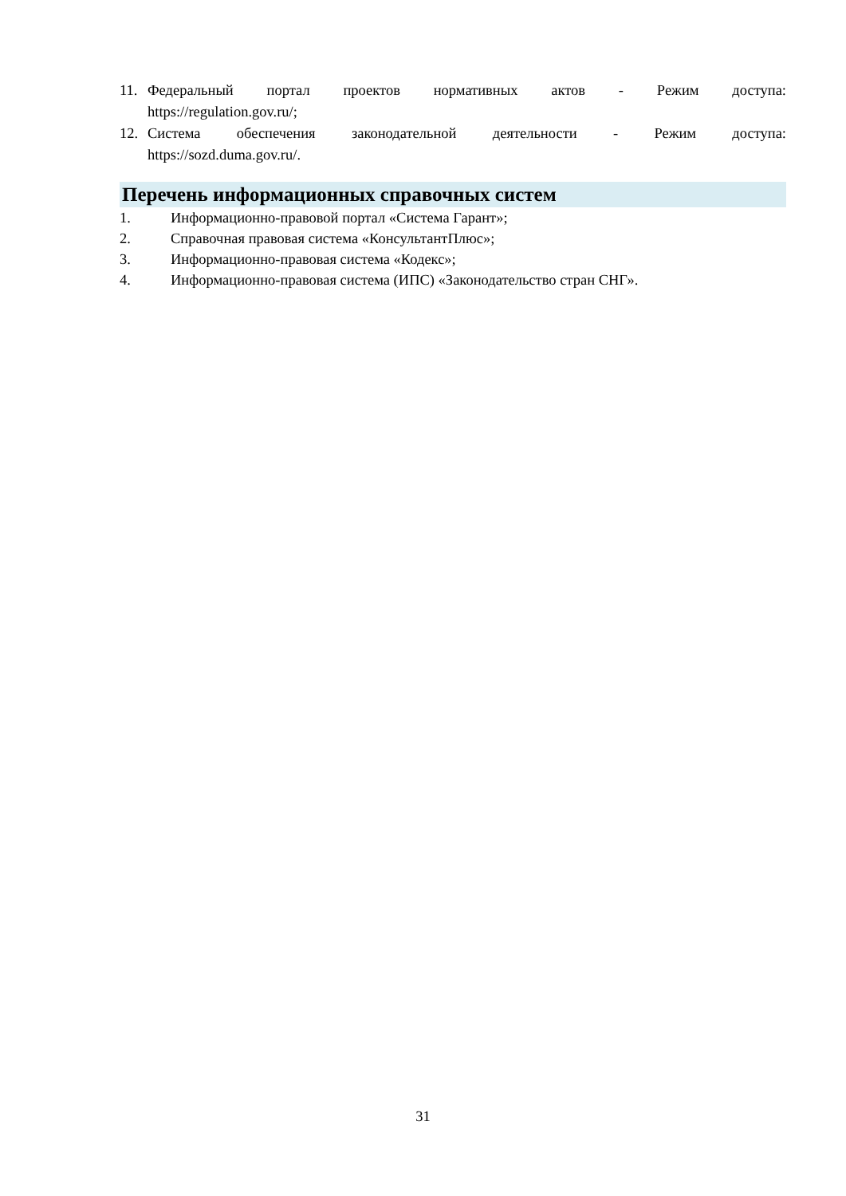11. Федеральный портал проектов нормативных актов - Режим доступа:
https://regulation.gov.ru/;
12. Система обеспечения законодательной деятельности - Режим доступа:
https://sozd.duma.gov.ru/.
Перечень информационных справочных систем
1. Информационно-правовой портал «Система Гарант»;
2. Справочная правовая система «КонсультантПлюс»;
3. Информационно-правовая система «Кодекс»;
4. Информационно-правовая система (ИПС) «Законодательство стран СНГ».
31